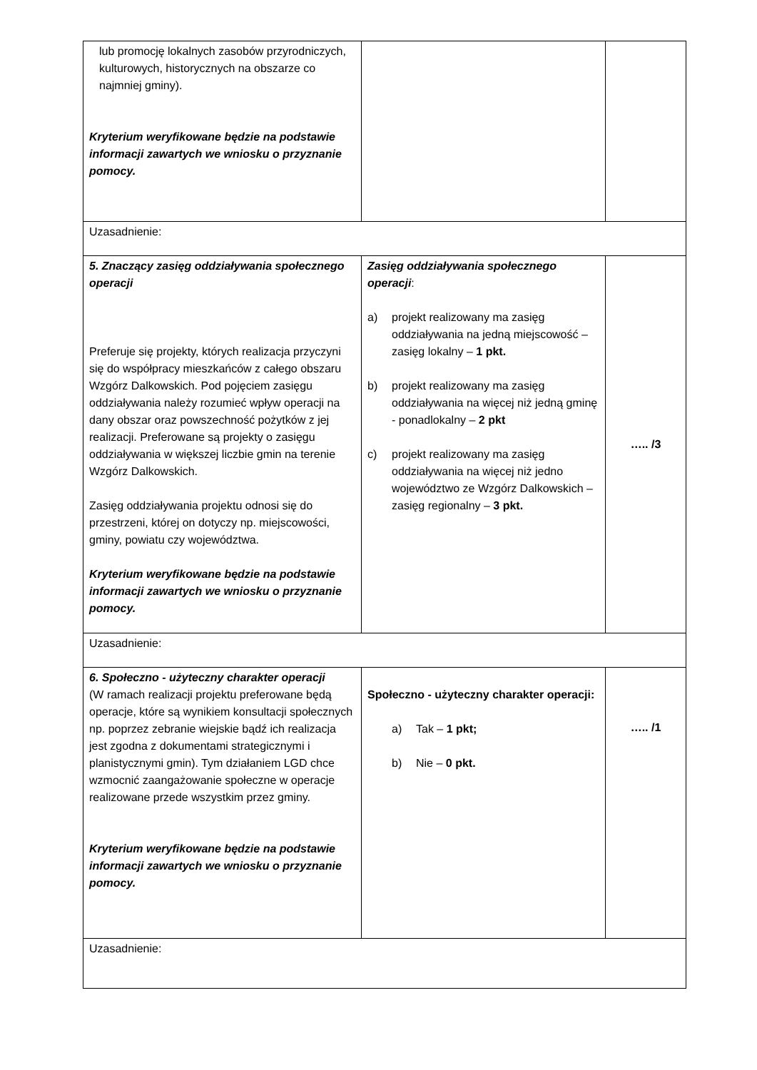| lub promocję lokalnych zasobów przyrodniczych, kulturowych, historycznych na obszarze co najmniej gminy). Kryterium weryfikowane będzie na podstawie informacji zawartych we wniosku o przyznanie pomocy. | | |
| Uzasadnienie: | | |
| 5. Znaczący zasięg oddziaływania społecznego operacji Preferuje się projekty, których realizacja przyczyni się do współpracy mieszkańców z całego obszaru Wzgórz Dalkowskich. Pod pojęciem zasięgu oddziaływania należy rozumieć wpływ operacji na dany obszar oraz powszechność pożytków z jej realizacji. Preferowane są projekty o zasięgu oddziaływania w większej liczbie gmin na terenie Wzgórz Dalkowskich. Zasięg oddziaływania projektu odnosi się do przestrzeni, której on dotyczy np. miejscowości, gminy, powiatu czy województwa. Kryterium weryfikowane będzie na podstawie informacji zawartych we wniosku o przyznanie pomocy. | Zasięg oddziaływania społecznego operacji : a) projekt realizowany ma zasięg oddziaływania na jedną miejscowość – zasięg lokalny – 1 pkt. b) projekt realizowany ma zasięg oddziaływania na więcej niż jedną gminę - ponadlokalny – 2 pkt c) projekt realizowany ma zasięg oddziaływania na więcej niż jedno województwo ze Wzgórz Dalkowskich – zasięg regionalny – 3 pkt. | ….. /3 |
| Uzasadnienie: | | |
| 6. Społeczno - użyteczny charakter operacji (W ramach realizacji projektu preferowane będą operacje, które są wynikiem konsultacji społecznych np. poprzez zebranie wiejskie bądź ich realizacja jest zgodna z dokumentami strategicznymi i planistycznymi gmin). Tym działaniem LGD chce wzmocnić zaangażowanie społeczne w operacje realizowane przede wszystkim przez gminy. Kryterium weryfikowane będzie na podstawie informacji zawartych we wniosku o przyznanie pomocy. | Społeczno - użyteczny charakter operacji: a) Tak – 1 pkt; b) Nie – 0 pkt. | ….. /1 |
| Uzasadnienie: | | |